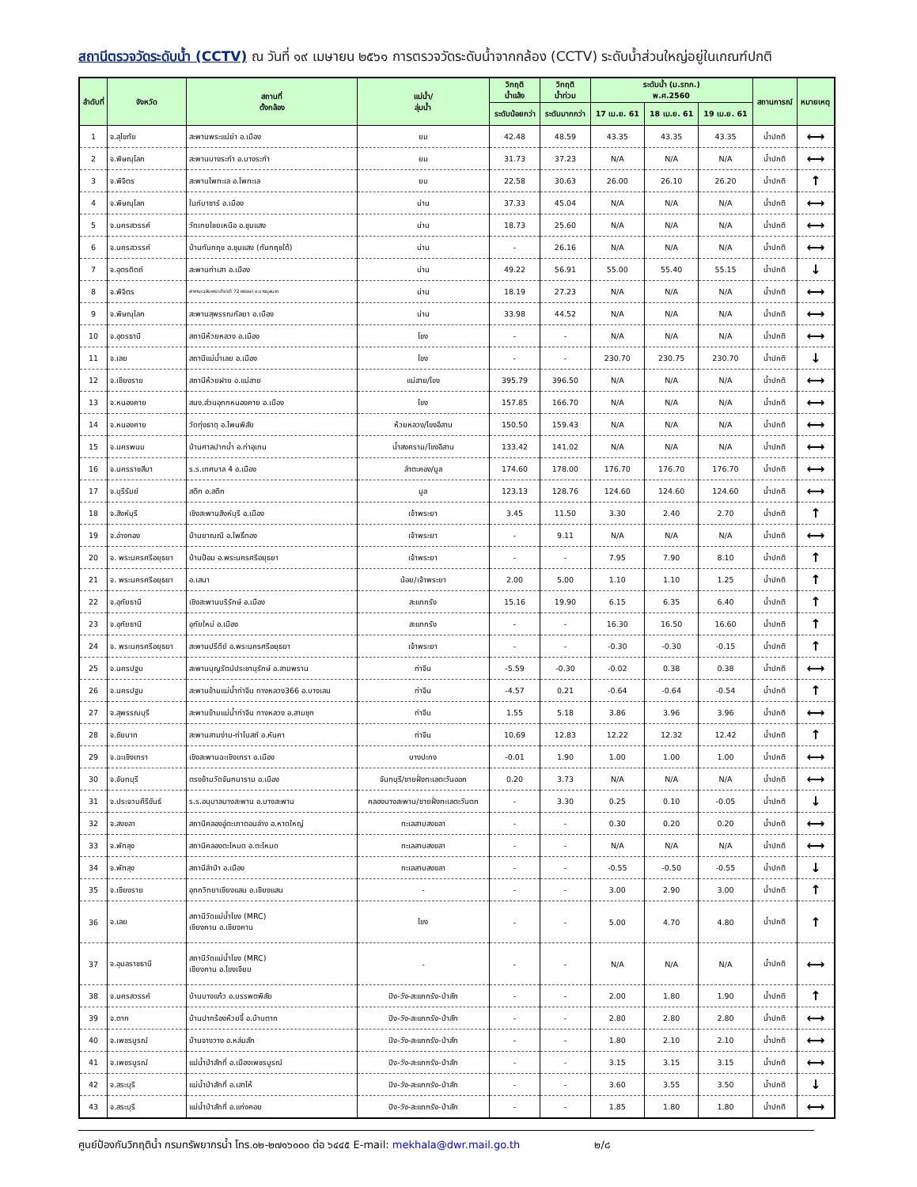สถานีตรวจวัดระดับน้ำ (CCTV) ณ วันที่ ๑๙ เมษายน ๒๕๖๑ การตรวจวัดระดับน้ำจากกล้อง (CCTV) ระดับน้ำส่วนใหญ่อยู่ในเกณฑ์ปกติ
| ลำดับที่ | จังหวัด | สถานที่ ตั้งกล้อง | แม่น้ำ/ ลุ่มน้ำ | วิกฤติ น้ำแล้ง | วิกฤติ น้ำท่วม | ระดับน้ำ (ม.รทก.) พ.ศ.2560 | | | สถานการณ์ | หมายเหตุ |
| --- | --- | --- | --- | --- | --- | --- | --- | --- | --- | --- |
| | | | | ระดับน้อยกว่า | ระดับมากกว่า | 17 เม.ย. 61 | 18 เม.ย. 61 | 19 เม.ย. 61 | | |
| 1 | จ.สุโขทัย | สะพานพระแม่ย่า อ.เมือง | ยม | 42.48 | 48.59 | 43.35 | 43.35 | 43.35 | น้ำปกติ | ⟷ |
| 2 | จ.พิษณุโลก | สะพานบางระกำ อ.บางระกำ | ยม | 31.73 | 37.23 | N/A | N/A | N/A | น้ำปกติ | ⟷ |
| 3 | จ.พิจิตร | สะพานโพทะเล อ.โพทะเล | ยม | 22.58 | 30.63 | 26.00 | 26.10 | 26.20 | น้ำปกติ | ↑ |
| 4 | จ.พิษณุโลก | ในท์บาซาร์ อ.เมือง | น่าน | 37.33 | 45.04 | N/A | N/A | N/A | น้ำปกติ | ⟷ |
| 5 | จ.นครสวรรค์ | วัดเกยไชยเหนือ อ.ชุมแสง | น่าน | 18.73 | 25.60 | N/A | N/A | N/A | น้ำปกติ | ⟷ |
| 6 | จ.นครสวรรค์ | บ้านทับกฤช อ.ชุมแสง (ทับกฤชใต้) | น่าน | - | 26.16 | N/A | N/A | N/A | น้ำปกติ | ⟷ |
| 7 | จ.อุตรดิตถ์ | สะพานท่าเสา อ.เมือง | น่าน | 49.22 | 56.91 | 55.00 | 55.40 | 55.15 | น้ำปกติ | ↓ |
| 8 | จ.พิจิตร | สะพานเฉลิมพระเกียรติ 72 พรรษา อ.บางมูลนาก | น่าน | 18.19 | 27.23 | N/A | N/A | N/A | น้ำปกติ | ⟷ |
| 9 | จ.พิษณุโลก | สะพานสุพรรณกัลยา อ.เมือง | น่าน | 33.98 | 44.52 | N/A | N/A | N/A | น้ำปกติ | ⟷ |
| 10 | จ.อุดรธานี | สถานีห้วยหลวง อ.เมือง | โขง | - | - | N/A | N/A | N/A | น้ำปกติ | ⟷ |
| 11 | จ.เลย | สถานีแม่น้ำเลย อ.เมือง | โขง | - | - | 230.70 | 230.75 | 230.70 | น้ำปกติ | ↓ |
| 12 | จ.เชียงราย | สถานีห้วยฝาย อ.แม่สาย | แม่สาย/โขง | 395.79 | 396.50 | N/A | N/A | N/A | น้ำปกติ | ⟷ |
| 13 | จ.หนองคาย | สนง.ส่วนอุทกหนองคาย อ.เมือง | โขง | 157.85 | 166.70 | N/A | N/A | N/A | น้ำปกติ | ⟷ |
| 14 | จ.หนองคาย | วัดทุ่งธาตุ อ.โพนพิสัย | ห้วยหลวง/โขงอีสาน | 150.50 | 159.43 | N/A | N/A | N/A | น้ำปกติ | ⟷ |
| 15 | จ.นครพนม | บ้านศาลปากน้ำ อ.ท่าอุเทน | น้ำสงคราม/โขงอีสาน | 133.42 | 141.02 | N/A | N/A | N/A | น้ำปกติ | ⟷ |
| 16 | จ.นครราชสีมา | ร.ร.เทศบาล 4 อ.เมือง | ลำตะคอง/มูล | 174.60 | 178.00 | 176.70 | 176.70 | 176.70 | น้ำปกติ | ⟷ |
| 17 | จ.บุรีรัมย์ | สตึก อ.สตึก | มูล | 123.13 | 128.76 | 124.60 | 124.60 | 124.60 | น้ำปกติ | ⟷ |
| 18 | จ.สิงห์บุรี | เชิงสะพานสิงห์บุรี อ.เมือง | เจ้าพระยา | 3.45 | 11.50 | 3.30 | 2.40 | 2.70 | น้ำปกติ | ↑ |
| 19 | จ.อ่างทอง | บ้านยาณณี อ.โพธิ์ทอง | เจ้าพระยา | - | 9.11 | N/A | N/A | N/A | น้ำปกติ | ⟷ |
| 20 | จ. พระนครศรีอยุธยา | บ้านป้อม อ.พระนครศรีอยุธยา | เจ้าพระยา | - | - | 7.95 | 7.90 | 8.10 | น้ำปกติ | ↑ |
| 21 | จ. พระนครศรีอยุธยา | อ.เสนา | น้อย/เจ้าพระยา | 2.00 | 5.00 | 1.10 | 1.10 | 1.25 | น้ำปกติ | ↑ |
| 22 | จ.อุทัยธานี | เชิงสะพานบริรักษ์ อ.เมือง | สะแกกรัง | 15.16 | 19.90 | 6.15 | 6.35 | 6.40 | น้ำปกติ | ↑ |
| 23 | จ.อุทัยธานี | อุทัยใหม่ อ.เมือง | สะแกกรัง | - | - | 16.30 | 16.50 | 16.60 | น้ำปกติ | ↑ |
| 24 | จ. พระนครศรีอยุธยา | สะพานปรีดีย์ อ.พระนครศรีอยุธยา | เจ้าพระยา | - | - | -0.30 | -0.30 | -0.15 | น้ำปกติ | ↑ |
| 25 | จ.นครปฐม | สะพานบุญรัตน์ประชานุรักษ์ อ.สามพราน | ท่าจีน | -5.59 | -0.30 | -0.02 | 0.38 | 0.38 | น้ำปกติ | ⟷ |
| 26 | จ.นครปฐม | สะพานข้ามแม่น้ำท่าจีน ทางหลวง366 อ.บางเลน | ท่าจีน | -4.57 | 0.21 | -0.64 | -0.64 | -0.54 | น้ำปกติ | ↑ |
| 27 | จ.สุพรรณบุรี | สะพานข้ามแม่น้ำท่าจีน ทางหลวง อ.สามชุก | ท่าจีน | 1.55 | 5.18 | 3.86 | 3.96 | 3.96 | น้ำปกติ | ⟷ |
| 28 | จ.ชัยนาท | สะพานสามง่าม-ท่าโบสถ์ อ.หันคา | ท่าจีน | 10.69 | 12.83 | 12.22 | 12.32 | 12.42 | น้ำปกติ | ↑ |
| 29 | จ.ฉะเชิงเทรา | เชิงสะพานฉะเชิงเทรา อ.เมือง | บางปะกง | -0.01 | 1.90 | 1.00 | 1.00 | 1.00 | น้ำปกติ | ⟷ |
| 30 | จ.จันทบุรี | ตรงข้ามวัดจันทนาราม อ.เมือง | จันทบุรี/ชายฝั่งทะเลตะวันออก | 0.20 | 3.73 | N/A | N/A | N/A | น้ำปกติ | ⟷ |
| 31 | จ.ประจวบคีรีขันธ์ | ร.ร.อนุบาลบางสะพาน อ.บางสะพาน | คลองบางสะพาน/ชายฝั่งทะเลตะวันตก | - | 3.30 | 0.25 | 0.10 | -0.05 | น้ำปกติ | ↓ |
| 32 | จ.สงขลา | สถานีคลองอู่ตะเภาตอนล่าง อ.หาดใหญ่ | ทะเลสาบสงขลา | - | - | 0.30 | 0.20 | 0.20 | น้ำปกติ | ⟷ |
| 33 | จ.พัทลุง | สถานีคลองตะโหมด อ.ตะโหมด | ทะเลสาบสงขลา | - | - | N/A | N/A | N/A | น้ำปกติ | ⟷ |
| 34 | จ.พัทลุง | สถานีลำปำ อ.เมือง | ทะเลสาบสงขลา | - | - | -0.55 | -0.50 | -0.55 | น้ำปกติ | ↓ |
| 35 | จ.เชียงราย | อุทกวิทยาเชียงแสน อ.เชียงแสน | - | - | - | 3.00 | 2.90 | 3.00 | น้ำปกติ | ↑ |
| 36 | จ.เลย | สถานีวัดแม่น้ำโขง (MRC) เชียงคาน อ.เชียงคาน | โขง | - | - | 5.00 | 4.70 | 4.80 | น้ำปกติ | ↑ |
| 37 | จ.อุบลราชธานี | สถานีวัดแม่น้ำโขง (MRC) เชียงคาน อ.โขงเจียม | - | - | - | N/A | N/A | N/A | น้ำปกติ | ⟷ |
| 38 | จ.นครสวรรค์ | บ้านบางแก้ว อ.บรรพตพิสัย | ปิง-วัง-สะแกกรัง-ป่าสัก | - | - | 2.00 | 1.80 | 1.90 | น้ำปกติ | ↑ |
| 39 | จ.ตาก | บ้านปากร้องห้วยจี้ อ.บ้านตาก | ปิง-วัง-สะแกกรัง-ป่าสัก | - | - | 2.80 | 2.80 | 2.80 | น้ำปกติ | ⟷ |
| 40 | จ.เพชรบูรณ์ | บ้านจางวาง อ.หล่มสัก | ปิง-วัง-สะแกกรัง-ป่าสัก | - | - | 1.80 | 2.10 | 2.10 | น้ำปกติ | ⟷ |
| 41 | จ.เพชรบูรณ์ | แม่น้ำป่าสักที่ อ.เมืองเพชรบูรณ์ | ปิง-วัง-สะแกกรัง-ป่าสัก | - | - | 3.15 | 3.15 | 3.15 | น้ำปกติ | ⟷ |
| 42 | จ.สระบุรี | แม่น้ำป่าสักที่ อ.เสาไห้ | ปิง-วัง-สะแกกรัง-ป่าสัก | - | - | 3.60 | 3.55 | 3.50 | น้ำปกติ | ↓ |
| 43 | จ.สระบุรี | แม่น้ำป่าสักที่ อ.แก่งคอย | ปิง-วัง-สะแกกรัง-ป่าสัก | - | - | 1.85 | 1.80 | 1.80 | น้ำปกติ | ⟷ |
ศูนย์ป้องกันวิกฤติน้ำ กรมทรัพยากรน้ำ โทร.๐๒-๒๗๑๖๐๐๐ ต่อ ๖๔๔๕ E-mail: mekhala@dwr.mail.go.th ๒/๘